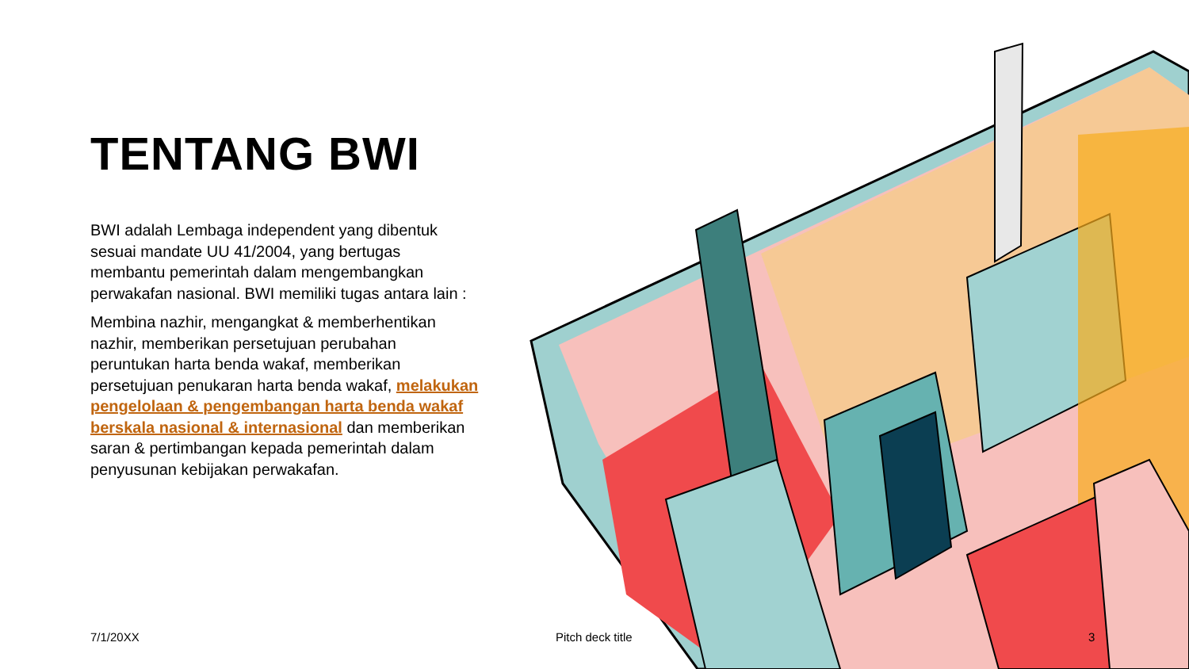TENTANG BWI
BWI adalah Lembaga independent yang dibentuk sesuai mandate UU 41/2004, yang bertugas membantu pemerintah dalam mengembangkan perwakafan nasional. BWI memiliki tugas antara lain :
Membina nazhir, mengangkat & memberhentikan nazhir, memberikan persetujuan perubahan peruntukan harta benda wakaf, memberikan persetujuan penukaran harta benda wakaf, melakukan pengelolaan & pengembangan harta benda wakaf berskala nasional & internasional dan memberikan saran & pertimbangan kepada pemerintah dalam penyusunan kebijakan perwakafan.
7/1/20XX Pitch deck title 3